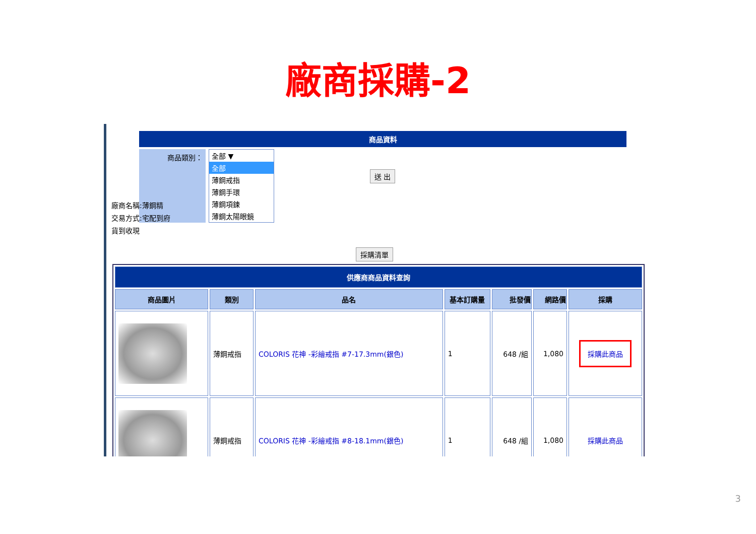廠商採購-2
商品資料
商品類別：
全部 ▼
全部
薄鋼戒指
薄鋼手環
薄鋼項鍊
薄鋼太陽眼鏡
送 出
廠商名稱:薄鋼精
交易方式:宅配到府
貨到收現
採購清單
| 供應商商品資料查詢 | | | | | | |
| --- | --- | --- | --- | --- | --- | --- |
| 商品圖片 | 類別 | 品名 | 基本訂購量 | 批發價 | 網路價 | 採購 |
| | 薄鋼戒指 | COLORIS 花神 -彩繪戒指 #7-17.3mm(銀色) | 1 | 648 /組 | 1,080 | 採購此商品 |
| | 薄鋼戒指 | COLORIS 花神 -彩繪戒指 #8-18.1mm(銀色) | 1 | 648 /組 | 1,080 | 採購此商品 |
3